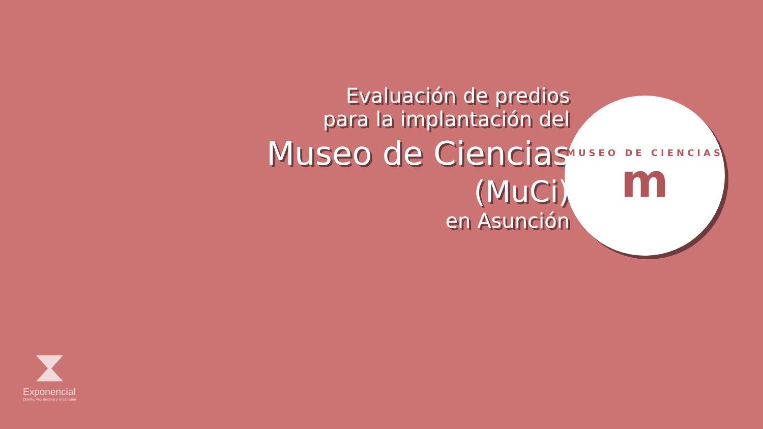Evaluación de predios
para la implantación del
Museo de Ciencias
(MuCi)
en Asunción
MUSEO DE CIENCIAS
m
⧗
Exponencial
Diseño, Arquitectura y Urbanismo